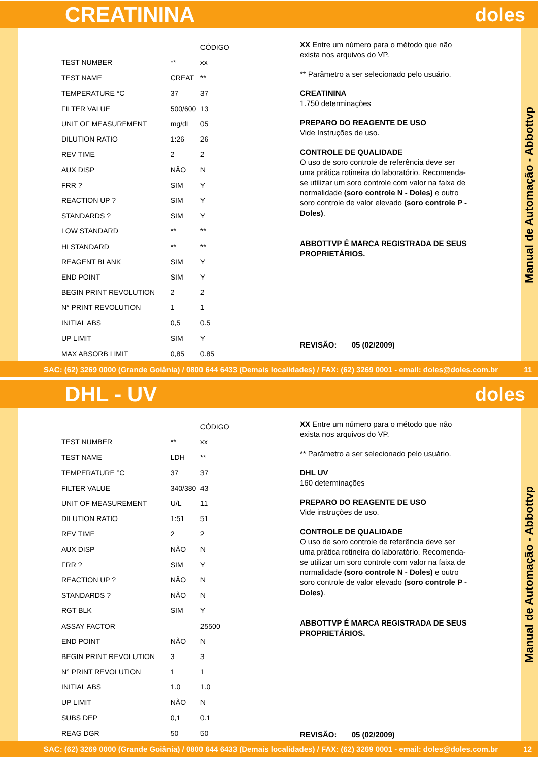CREATININA doles
| | | CÓDIGO |
| --- | --- | --- |
| TEST NUMBER | ** | xx |
| TEST NAME | CREAT | ** |
| TEMPERATURE °C | 37 | 37 |
| FILTER VALUE | 500/600 | 13 |
| UNIT OF MEASUREMENT | mg/dL | 05 |
| DILUTION RATIO | 1:26 | 26 |
| REV TIME | 2 | 2 |
| AUX DISP | NÃO | N |
| FRR ? | SIM | Y |
| REACTION UP ? | SIM | Y |
| STANDARDS ? | SIM | Y |
| LOW STANDARD | ** | ** |
| HI STANDARD | ** | ** |
| REAGENT BLANK | SIM | Y |
| END POINT | SIM | Y |
| BEGIN PRINT REVOLUTION | 2 | 2 |
| N° PRINT REVOLUTION | 1 | 1 |
| INITIAL ABS | 0,5 | 0.5 |
| UP LIMIT | SIM | Y |
| MAX ABSORB LIMIT | 0,85 | 0.85 |
XX Entre um número para o método que não exista nos arquivos do VP.
** Parâmetro a ser selecionado pelo usuário.
CREATININA
1.750 determinações
PREPARO DO REAGENTE DE USO
Vide Instruções de uso.
CONTROLE DE QUALIDADE
O uso de soro controle de referência deve ser uma prática rotineira do laboratório. Recomenda-se utilizar um soro controle com valor na faixa de normalidade (soro controle N - Doles) e outro soro controle de valor elevado (soro controle P - Doles).
ABBOTTVP É MARCA REGISTRADA DE SEUS PROPRIETÁRIOS.
REVISÃO: 05 (02/2009)
Manual de Automação - Abbottvp
SAC: (62) 3269 0000 (Grande Goiânia) / 0800 644 6433 (Demais localidades) / FAX: (62) 3269 0001 - email: doles@doles.com.br 11
DHL - UV doles
| | | CÓDIGO |
| --- | --- | --- |
| TEST NUMBER | ** | xx |
| TEST NAME | LDH | ** |
| TEMPERATURE °C | 37 | 37 |
| FILTER VALUE | 340/380 | 43 |
| UNIT OF MEASUREMENT | U/L | 11 |
| DILUTION RATIO | 1:51 | 51 |
| REV TIME | 2 | 2 |
| AUX DISP | NÃO | N |
| FRR ? | SIM | Y |
| REACTION UP ? | NÃO | N |
| STANDARDS ? | NÃO | N |
| RGT BLK | SIM | Y |
| ASSAY FACTOR | | 25500 |
| END POINT | NÃO | N |
| BEGIN PRINT REVOLUTION | 3 | 3 |
| N° PRINT REVOLUTION | 1 | 1 |
| INITIAL ABS | 1.0 | 1.0 |
| UP LIMIT | NÃO | N |
| SUBS DEP | 0,1 | 0.1 |
| REAG DGR | 50 | 50 |
XX Entre um número para o método que não exista nos arquivos do VP.
** Parâmetro a ser selecionado pelo usuário.
DHL UV
160 determinações
PREPARO DO REAGENTE DE USO
Vide instruções de uso.
CONTROLE DE QUALIDADE
O uso de soro controle de referência deve ser uma prática rotineira do laboratório. Recomenda-se utilizar um soro controle com valor na faixa de normalidade (soro controle N - Doles) e outro soro controle de valor elevado (soro controle P - Doles).
ABBOTTVP É MARCA REGISTRADA DE SEUS PROPRIETÁRIOS.
REVISÃO: 05 (02/2009)
Manual de Automação - Abbottvp
SAC: (62) 3269 0000 (Grande Goiânia) / 0800 644 6433 (Demais localidades) / FAX: (62) 3269 0001 - email: doles@doles.com.br 12